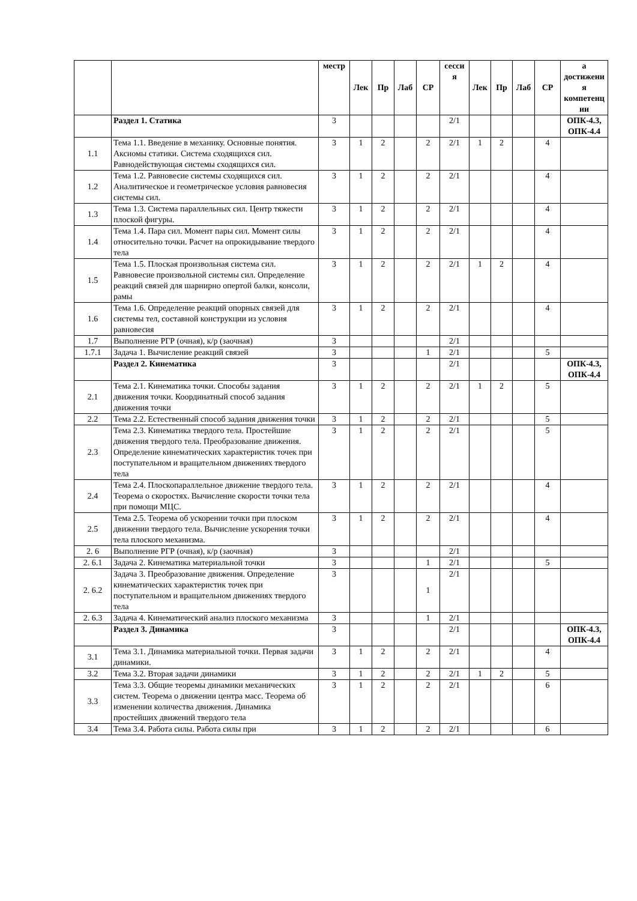| | | местр | Лек | Пр | Лаб | СР | сесси я | Лек | Пр | Лаб | СР | а достижени я компетенц ии |
| --- | --- | --- | --- | --- | --- | --- | --- | --- | --- | --- | --- | --- |
| | Раздел 1. Статика | 3 | | | | | 2/1 | | | | | ОПК-4.3, ОПК-4.4 |
| 1.1 | Тема 1.1. Введение в механику. Основные понятия. Аксиомы статики. Система сходящихся сил. Равнодействующая системы сходящихся сил. | 3 | 1 | 2 | | 2 | 2/1 | 1 | 2 | | 4 | |
| 1.2 | Тема 1.2. Равновесие системы сходящихся сил. Аналитическое и геометрическое условия равновесия системы сил. | 3 | 1 | 2 | | 2 | 2/1 | | | | 4 | |
| 1.3 | Тема 1.3. Система параллельных сил. Центр тяжести плоской фигуры. | 3 | 1 | 2 | | 2 | 2/1 | | | | 4 | |
| 1.4 | Тема 1.4. Пара сил. Момент пары сил. Момент силы относительно точки. Расчет на опрокидывание твердого тела | 3 | 1 | 2 | | 2 | 2/1 | | | | 4 | |
| 1.5 | Тема 1.5. Плоская произвольная система сил. Равновесие произвольной системы сил. Определение реакций связей для шарнирно опертой балки, консоли, рамы | 3 | 1 | 2 | | 2 | 2/1 | 1 | 2 | | 4 | |
| 1.6 | Тема 1.6. Определение реакций опорных связей для системы тел, составной конструкции из условия равновесия | 3 | 1 | 2 | | 2 | 2/1 | | | | 4 | |
| 1.7 | Выполнение РГР (очная), к/р (заочная) | 3 | | | | | 2/1 | | | | | |
| 1.7.1 | Задача 1. Вычисление реакций связей | 3 | | | | 1 | 2/1 | | | | 5 | |
| | Раздел 2. Кинематика | 3 | | | | | 2/1 | | | | | ОПК-4.3, ОПК-4.4 |
| 2.1 | Тема 2.1. Кинематика точки. Способы задания движения точки. Координатный способ задания движения точки | 3 | 1 | 2 | | 2 | 2/1 | 1 | 2 | | 5 | |
| 2.2 | Тема 2.2. Естественный способ задания движения точки | 3 | 1 | 2 | | 2 | 2/1 | | | | 5 | |
| 2.3 | Тема 2.3. Кинематика твердого тела. Простейшие движения твердого тела. Преобразование движения. Определение кинематических характеристик точек при поступательном и вращательном движениях твердого тела | 3 | 1 | 2 | | 2 | 2/1 | | | | 5 | |
| 2.4 | Тема 2.4. Плоскопараллельное движение твердого тела. Теорема о скоростях. Вычисление скорости точки тела при помощи МЦС. | 3 | 1 | 2 | | 2 | 2/1 | | | | 4 | |
| 2.5 | Тема 2.5. Теорема об ускорении точки при плоском движении твердого тела. Вычисление ускорения точки тела плоского механизма. | 3 | 1 | 2 | | 2 | 2/1 | | | | 4 | |
| 2. 6 | Выполнение РГР (очная), к/р (заочная) | 3 | | | | | 2/1 | | | | | |
| 2. 6.1 | Задача 2. Кинематика материальной точки | 3 | | | | 1 | 2/1 | | | | 5 | |
| 2. 6.2 | Задача 3. Преобразование движения. Определение кинематических характеристик точек при поступательном и вращательном движениях твердого тела | 3 | | | | 1 | 2/1 | | | | | |
| 2. 6.3 | Задача 4. Кинематический анализ плоского механизма | 3 | | | | 1 | 2/1 | | | | | |
| | Раздел 3. Динамика | 3 | | | | | 2/1 | | | | | ОПК-4.3, ОПК-4.4 |
| 3.1 | Тема 3.1. Динамика материальной точки. Первая задачи динамики. | 3 | 1 | 2 | | 2 | 2/1 | | | | 4 | |
| 3.2 | Тема 3.2. Вторая задачи динамики | 3 | 1 | 2 | | 2 | 2/1 | 1 | 2 | | 5 | |
| 3.3 | Тема 3.3. Общие теоремы динамики механических систем. Теорема о движении центра масс. Теорема об изменении количества движения. Динамика простейших движений твердого тела | 3 | 1 | 2 | | 2 | 2/1 | | | | 6 | |
| 3.4 | Тема 3.4. Работа силы. Работа силы при | 3 | 1 | 2 | | 2 | 2/1 | | | | 6 | |